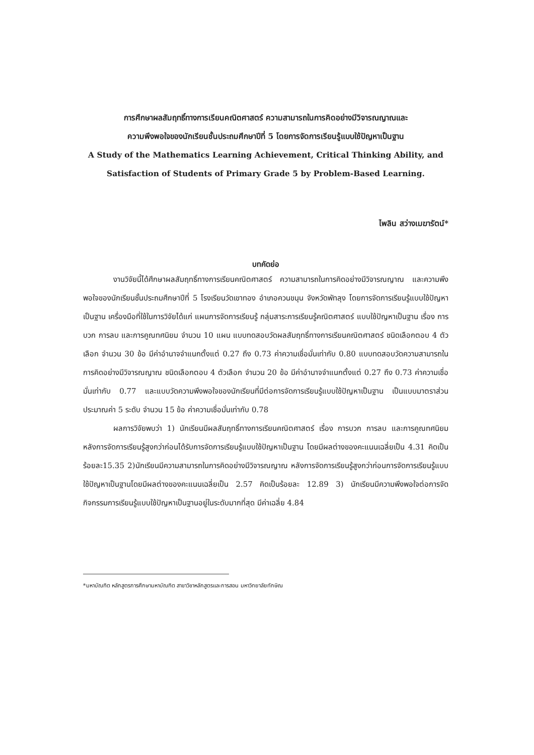การศึกษาผลสัมฤทธิ์ทางการเรียนคณิตศาสตร์ ความสามารถในการคิดอย่างมีวิจารณญาณและ
ความพึงพอใจของนักเรียนชั้นประถมศึกษาปีที่ 5 โดยการจัดการเรียนรู้แบบใช้ปัญหาเป็นฐาน
A Study of the Mathematics Learning Achievement, Critical Thinking Ability, and
Satisfaction of Students of Primary Grade 5 by Problem-Based Learning.
ไพลิน สว่างเมฆารัตน์*
บทคัดย่อ
งานวิจัยนี้ได้ศึกษาผลสัมฤทธิ์ทางการเรียนคณิตศาสตร์ ความสามารถในการคิดอย่างมีวิจารณญาณ และความพึงพอใจของนักเรียนชั้นประถมศึกษาปีที่ 5 โรงเรียนวัดเขาทอง อำเภอควนขนุน จังหวัดพัทลุง โดยการจัดการเรียนรู้แบบใช้ปัญหาเป็นฐาน เครื่องมือที่ใช้ในการวิจัยได้แก่ แผนการจัดการเรียนรู้ กลุ่มสาระการเรียนรู้คณิตศาสตร์ แบบใช้ปัญหาเป็นฐาน เรื่อง การบวก การลบ และการคูณทศนิยม จำนวน 10 แผน แบบทดสอบวัดผลสัมฤทธิ์ทางการเรียนคณิตศาสตร์ ชนิดเลือกตอบ 4 ตัวเลือก จำนวน 30 ข้อ มีค่าอำนาจจำแนกตั้งแต่ 0.27 ถึง 0.73 ค่าความเชื่อมั่นเท่ากับ 0.80 แบบทดสอบวัดความสามารถในการคิดอย่างมีวิจารณญาณ ชนิดเลือกตอบ 4 ตัวเลือก จำนวน 20 ข้อ มีค่าอำนาจจำแนกตั้งแต่ 0.27 ถึง 0.73 ค่าความเชื่อมั่นเท่ากับ 0.77 และแบบวัดความพึงพอใจของนักเรียนที่มีต่อการจัดการเรียนรู้แบบใช้ปัญหาเป็นฐาน เป็นแบบมาตราส่วนประมาณค่า 5 ระดับ จำนวน 15 ข้อ ค่าความเชื่อมั่นเท่ากับ 0.78
ผลการวิจัยพบว่า 1) นักเรียนมีผลสัมฤทธิ์ทางการเรียนคณิตศาสตร์ เรื่อง การบวก การลบ และการคูณทศนิยม หลังการจัดการเรียนรู้สูงกว่าก่อนได้รับการจัดการเรียนรู้แบบใช้ปัญหาเป็นฐาน โดยมีผลต่างของคะแนนเฉลี่ยเป็น 4.31 คิดเป็นร้อยละ15.35 2)นักเรียนมีความสามารถในการคิดอย่างมีวิจารณญาณ หลังการจัดการเรียนรู้สูงกว่าก่อนการจัดการเรียนรู้แบบใช้ปัญหาเป็นฐานโดยมีผลต่างของคะแนนเฉลี่ยเป็น 2.57 คิดเป็นร้อยละ 12.89 3) นักเรียนมีความพึงพอใจต่อการจัดกิจกรรมการเรียนรู้แบบใช้ปัญหาเป็นฐานอยู่ในระดับมากที่สุด มีค่าเฉลี่ย 4.84
*มหาบัณฑิต หลักสูตรการศึกษามหาบัณฑิต สาขาวิชาหลักสูตรและการสอน มหาวิทยาลัยทักษิณ